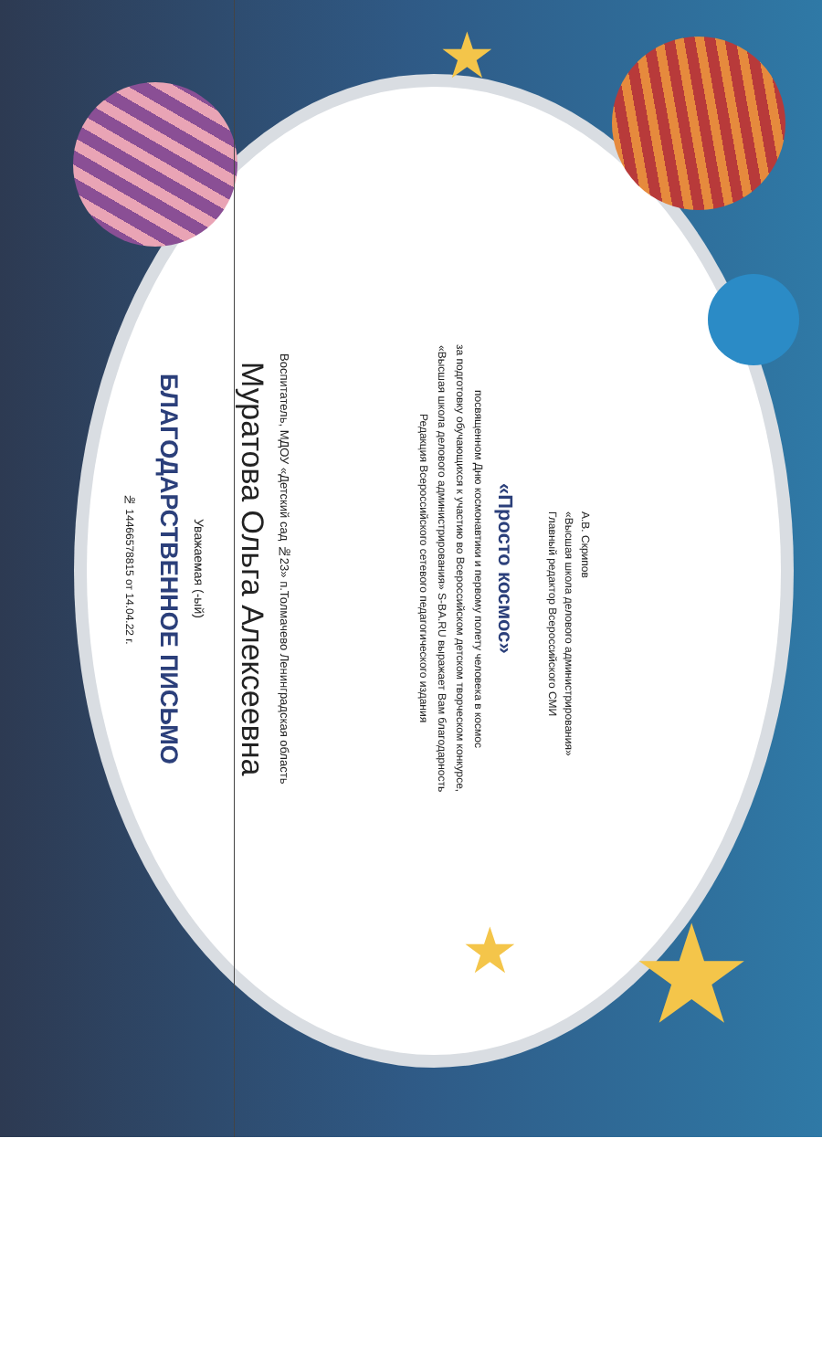★
★
★
№ 14466578815 от 14.04.22 г.
БЛАГОДАРСТВЕННОЕ ПИСЬМО
Уважаемая (-ый)
Муратова Ольга Алексеевна
Воспитатель, МДОУ «Детский сад №23» п.Толмачево Ленинградская область
Редакция Всероссийского сетевого педагогического издания
«Высшая школа делового администрирования» S-BA.RU выражает Вам благодарность
за подготовку обучающихся к участию во Всероссийском детском творческом конкурсе,
посвященном Дню космонавтики и первому полету человека в космос
«Просто космос»
Главный редактор Всероссийского СМИ
«Высшая школа делового администрирования»
А.В. Скрипов